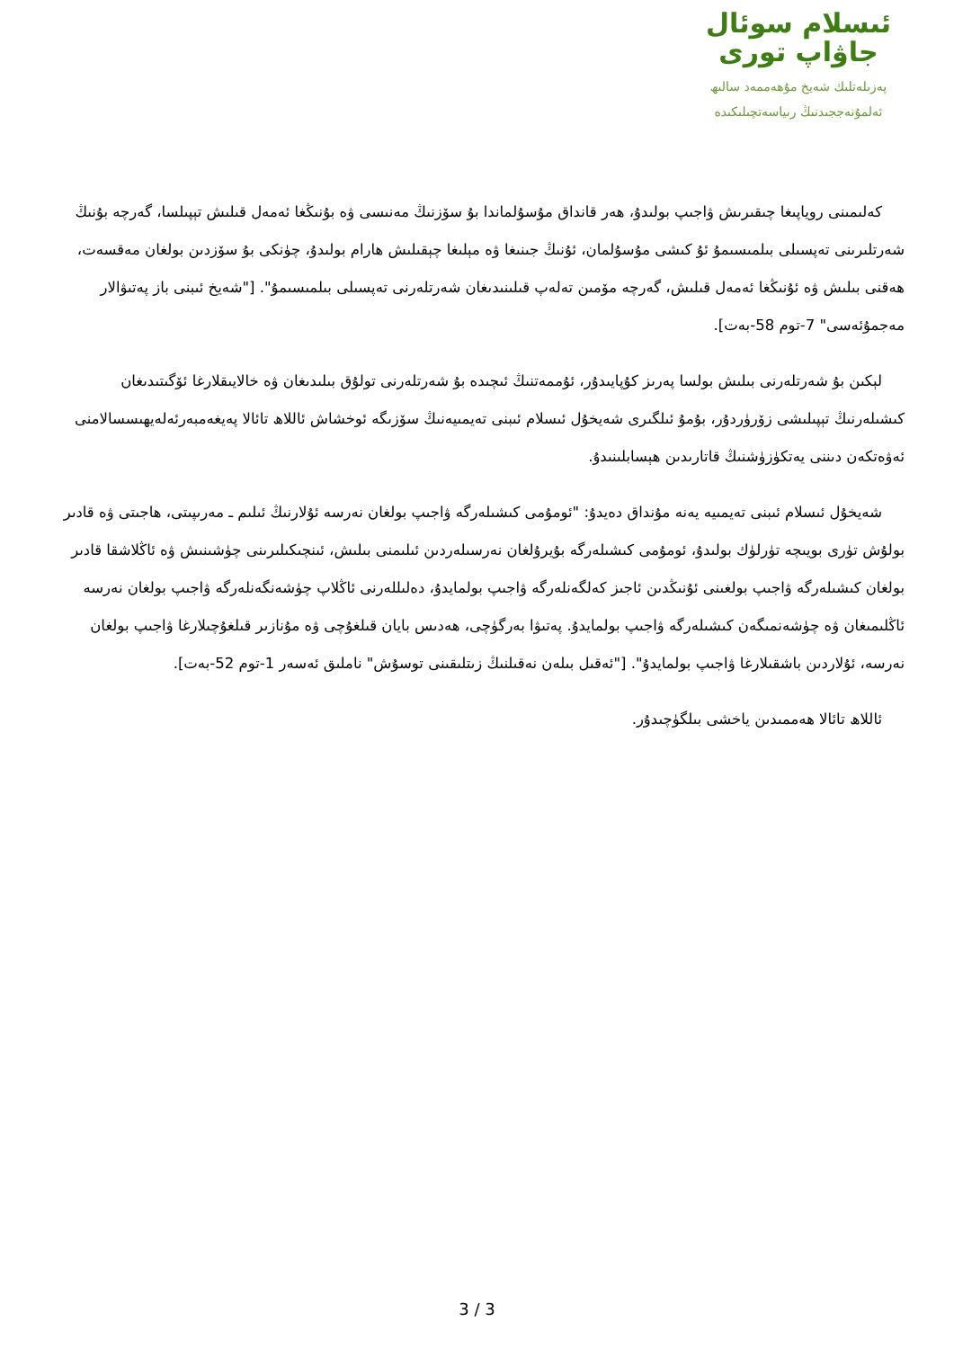ئىسلام سوئال
جاۋاپ تورى
پەزىلەتلىك شەيخ مۇھەممەد سالىھ
ئەلمۇنەججىدنىڭ رىياسەتچىلىكىدە
كەلىمىنى روياپىغا چىقىرىش ۋاجىپ بولىدۇ، ھەر قانداق مۇسۇلماندا بۇ سۆزنىڭ مەنىسى ۋە بۇنىڭغا ئەمەل قىلىش تېپىلسا، گەرچە بۇنىڭ شەرتلىرىنى تەپسىلى بىلمىسىمۇ ئۇ كىشى مۇسۇلمان، ئۇنىڭ جىنىغا ۋە مېلىغا چېقىلىش ھارام بولىدۇ، چۈنكى بۇ سۆزدىن بولغان مەقسەت، ھەقنى بىلىش ۋە ئۇنىڭغا ئەمەل قىلىش، گەرچە مۆمىن تەلەپ قىلىنىدىغان شەرتلەرنى تەپسىلى بىلمىسىمۇ". ["شەيخ ئىبنى باز پەتىۋالار مەجمۇئەسى" 7-توم 58-بەت].
لېكىن بۇ شەرتلەرنى بىلىش بولسا پەرىز كۇپايىدۇر، ئۇممەتنىڭ ئىچىدە بۇ شەرتلەرنى تولۇق بىلىدىغان ۋە خالايىقلارغا ئۆگىتىدىغان كىشىلەرنىڭ تېپىلىشى زۆرۈردۇر، بۇمۇ ئىلگىرى شەيخۇل ئىسلام ئىبنى تەيمىيەنىڭ سۆزىگە ئوخشاش ئاللاھ تائالا پەيغەمبەرئەلەيھىسسالامنى ئەۋەتكەن دىننى يەتكۈزۈشنىڭ قاتارىدىن ھېسابلىنىدۇ.
شەيخۇل ئىسلام ئىبنى تەيمىيە يەنە مۇنداق دەيدۇ: "ئومۇمى كىشىلەرگە ۋاجىپ بولغان نەرسە ئۇلارنىڭ ئىلىم ـ مەرىپىتى، ھاجىتى ۋە قادىر بولۇش تۈرى بويىچە تۈرلۈك بولىدۇ، ئومۇمى كىشىلەرگە بۇيرۇلغان نەرسىلەردىن ئىلىمنى بىلىش، ئىنچىكىلىرىنى چۈشىنىش ۋە ئاڭلاشقا قادىر بولغان كىشىلەرگە ۋاجىپ بولغىنى ئۇنىڭدىن ئاجىز كەلگەنلەرگە ۋاجىپ بولمايدۇ، دەلىللەرنى ئاڭلاپ چۈشەنگەنلەرگە ۋاجىپ بولغان نەرسە ئاڭلىمىغان ۋە چۈشەنمىگەن كىشىلەرگە ۋاجىپ بولمايدۇ. پەتىۋا بەرگۈچى، ھەدىس بايان قىلغۇچى ۋە مۇنازىر قىلغۇچىلارغا ۋاجىپ بولغان نەرسە، ئۇلاردىن باشقىلارغا ۋاجىپ بولمايدۇ". ["ئەقىل بىلەن نەقىلنىڭ زىتلىقىنى توسۇش" ناملىق ئەسەر 1-توم 52-بەت].
ئاللاھ تائالا ھەممىدىن ياخشى بىلگۈچىدۇر.
3 / 3